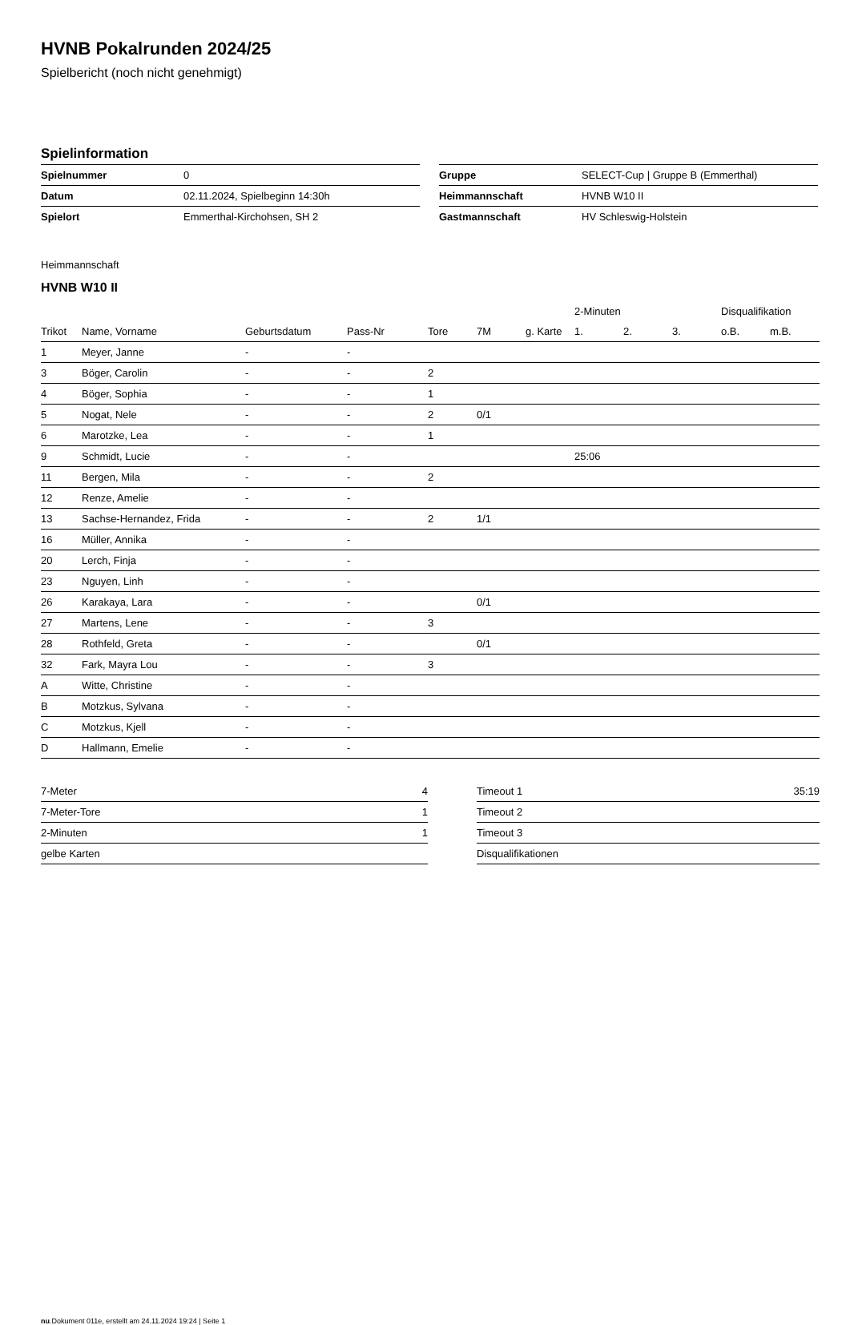HVNB Pokalrunden 2024/25
Spielbericht (noch nicht genehmigt)
Spielinformation
| Spielnummer | 0 |
| Datum | 02.11.2024, Spielbeginn 14:30h |
| Spielort | Emmerthal-Kirchohsen, SH 2 |
| Gruppe | SELECT-Cup / Gruppe B (Emmerthal) |
| Heimmannschaft | HVNB W10 II |
| Gastmannschaft | HV Schleswig-Holstein |
Heimmannschaft
HVNB W10 II
| | | | | | | | 2-Minuten | | | Disqualifikation | |
| --- | --- | --- | --- | --- | --- | --- | --- | --- | --- | --- | --- |
| Trikot | Name, Vorname | Geburtsdatum | Pass-Nr | Tore | 7M | g. Karte | 1. | 2. | 3. | o.B. | m.B. |
| 1 | Meyer, Janne | - | - | | | | | | | | |
| 3 | Böger, Carolin | - | - | 2 | | | | | | | |
| 4 | Böger, Sophia | - | - | 1 | | | | | | | |
| 5 | Nogat, Nele | - | - | 2 | 0/1 | | | | | | |
| 6 | Marotzke, Lea | - | - | 1 | | | | | | | |
| 9 | Schmidt, Lucie | - | - | | | | 25:06 | | | | |
| 11 | Bergen, Mila | - | - | 2 | | | | | | | |
| 12 | Renze, Amelie | - | - | | | | | | | | |
| 13 | Sachse-Hernandez, Frida | - | - | 2 | 1/1 | | | | | | |
| 16 | Müller, Annika | - | - | | | | | | | | |
| 20 | Lerch, Finja | - | - | | | | | | | | |
| 23 | Nguyen, Linh | - | - | | | | | | | | |
| 26 | Karakaya, Lara | - | - | | 0/1 | | | | | | |
| 27 | Martens, Lene | - | - | 3 | | | | | | | |
| 28 | Rothfeld, Greta | - | - | | 0/1 | | | | | | |
| 32 | Fark, Mayra Lou | - | - | 3 | | | | | | | |
| A | Witte, Christine | - | - | | | | | | | | |
| B | Motzkus, Sylvana | - | - | | | | | | | | |
| C | Motzkus, Kjell | - | - | | | | | | | | |
| D | Hallmann, Emelie | - | - | | | | | | | | |
| 7-Meter | 4 |
| 7-Meter-Tore | 1 |
| 2-Minuten | 1 |
| gelbe Karten | |
| Timeout 1 | 35:19 |
| Timeout 2 | |
| Timeout 3 | |
| Disqualifikationen | |
nu.Dokument 011e, erstellt am 24.11.2024 19:24 | Seite 1